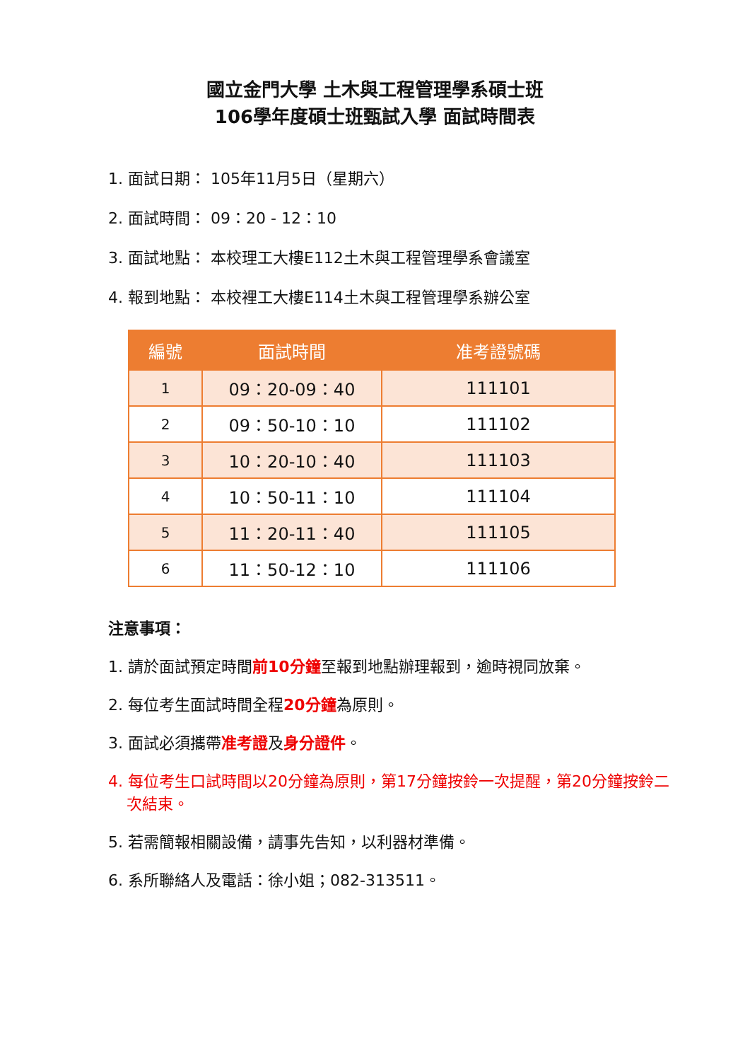國立金門大學 土木與工程管理學系碩士班
106學年度碩士班甄試入學 面試時間表
1. 面試日期： 105年11月5日（星期六）
2. 面試時間： 09：20 - 12：10
3. 面試地點： 本校理工大樓E112土木與工程管理學系會議室
4. 報到地點： 本校裡工大樓E114土木與工程管理學系辦公室
| 編號 | 面試時間 | 准考證號碼 |
| --- | --- | --- |
| 1 | 09：20-09：40 | 111101 |
| 2 | 09：50-10：10 | 111102 |
| 3 | 10：20-10：40 | 111103 |
| 4 | 10：50-11：10 | 111104 |
| 5 | 11：20-11：40 | 111105 |
| 6 | 11：50-12：10 | 111106 |
注意事項：
1. 請於面試預定時間前10分鐘至報到地點辦理報到，逾時視同放棄。
2. 每位考生面試時間全程20分鐘為原則。
3. 面試必須攜帶准考證及身分證件。
4. 每位考生口試時間以20分鐘為原則，第17分鐘按鈴一次提醒，第20分鐘按鈴二次結束。
5. 若需簡報相關設備，請事先告知，以利器材準備。
6. 系所聯絡人及電話：徐小姐；082-313511。